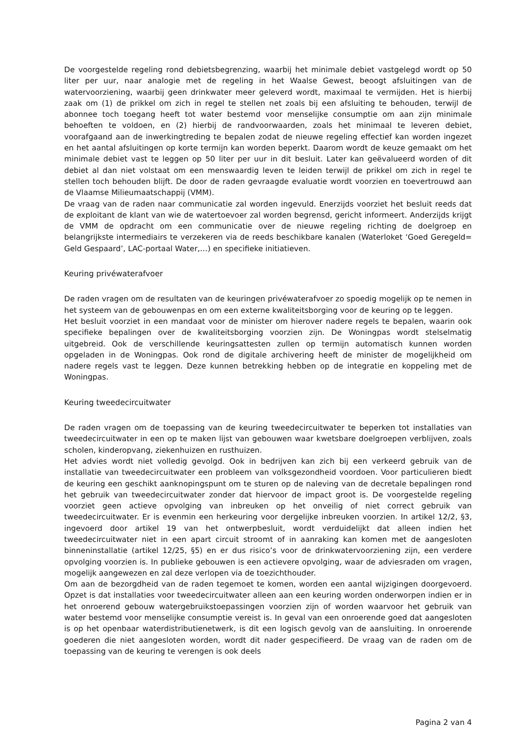De voorgestelde regeling rond debietsbegrenzing, waarbij het minimale debiet vastgelegd wordt op 50 liter per uur, naar analogie met de regeling in het Waalse Gewest, beoogt afsluitingen van de watervoorziening, waarbij geen drinkwater meer geleverd wordt, maximaal te vermijden. Het is hierbij zaak om (1) de prikkel om zich in regel te stellen net zoals bij een afsluiting te behouden, terwijl de abonnee toch toegang heeft tot water bestemd voor menselijke consumptie om aan zijn minimale behoeften te voldoen, en (2) hierbij de randvoorwaarden, zoals het minimaal te leveren debiet, voorafgaand aan de inwerkingtreding te bepalen zodat de nieuwe regeling effectief kan worden ingezet en het aantal afsluitingen op korte termijn kan worden beperkt. Daarom wordt de keuze gemaakt om het minimale debiet vast te leggen op 50 liter per uur in dit besluit. Later kan geëvalueerd worden of dit debiet al dan niet volstaat om een menswaardig leven te leiden terwijl de prikkel om zich in regel te stellen toch behouden blijft. De door de raden gevraagde evaluatie wordt voorzien en toevertrouwd aan de Vlaamse Milieumaatschappij (VMM).
De vraag van de raden naar communicatie zal worden ingevuld. Enerzijds voorziet het besluit reeds dat de exploitant de klant van wie de watertoevoer zal worden begrensd, gericht informeert. Anderzijds krijgt de VMM de opdracht om een communicatie over de nieuwe regeling richting de doelgroep en belangrijkste intermediairs te verzekeren via de reeds beschikbare kanalen (Waterloket ‘Goed Geregeld= Geld Gespaard’, LAC-portaal Water,…) en specifieke initiatieven.
Keuring privéwaterafvoer
De raden vragen om de resultaten van de keuringen privéwaterafvoer zo spoedig mogelijk op te nemen in het systeem van de gebouwenpas en om een externe kwaliteitsborging voor de keuring op te leggen.
Het besluit voorziet in een mandaat voor de minister om hierover nadere regels te bepalen, waarin ook specifieke bepalingen over de kwaliteitsborging voorzien zijn. De Woningpas wordt stelselmatig uitgebreid. Ook de verschillende keuringsattesten zullen op termijn automatisch kunnen worden opgeladen in de Woningpas. Ook rond de digitale archivering heeft de minister de mogelijkheid om nadere regels vast te leggen. Deze kunnen betrekking hebben op de integratie en koppeling met de Woningpas.
Keuring tweedecircuitwater
De raden vragen om de toepassing van de keuring tweedecircuitwater te beperken tot installaties van tweedecircuitwater in een op te maken lijst van gebouwen waar kwetsbare doelgroepen verblijven, zoals scholen, kinderopvang, ziekenhuizen en rusthuizen.
Het advies wordt niet volledig gevolgd. Ook in bedrijven kan zich bij een verkeerd gebruik van de installatie van tweedecircuitwater een probleem van volksgezondheid voordoen. Voor particulieren biedt de keuring een geschikt aanknopingspunt om te sturen op de naleving van de decretale bepalingen rond het gebruik van tweedecircuitwater zonder dat hiervoor de impact groot is. De voorgestelde regeling voorziet geen actieve opvolging van inbreuken op het onveilig of niet correct gebruik van tweedecircuitwater. Er is evenmin een herkeuring voor dergelijke inbreuken voorzien. In artikel 12/2, §3, ingevoerd door artikel 19 van het ontwerpbesluit, wordt verduidelijkt dat alleen indien het tweedecircuitwater niet in een apart circuit stroomt of in aanraking kan komen met de aangesloten binneninstallatie (artikel 12/25, §5) en er dus risico’s voor de drinkwatervoorziening zijn, een verdere opvolging voorzien is. In publieke gebouwen is een actievere opvolging, waar de adviesraden om vragen, mogelijk aangewezen en zal deze verlopen via de toezichthouder.
Om aan de bezorgdheid van de raden tegemoet te komen, worden een aantal wijzigingen doorgevoerd. Opzet is dat installaties voor tweedecircuitwater alleen aan een keuring worden onderworpen indien er in het onroerend gebouw watergebruikstoepassingen voorzien zijn of worden waarvoor het gebruik van water bestemd voor menselijke consumptie vereist is. In geval van een onroerende goed dat aangesloten is op het openbaar waterdistributienetwerk, is dit een logisch gevolg van de aansluiting. In onroerende goederen die niet aangesloten worden, wordt dit nader gespecifieerd. De vraag van de raden om de toepassing van de keuring te verengen is ook deels
Pagina 2 van 4